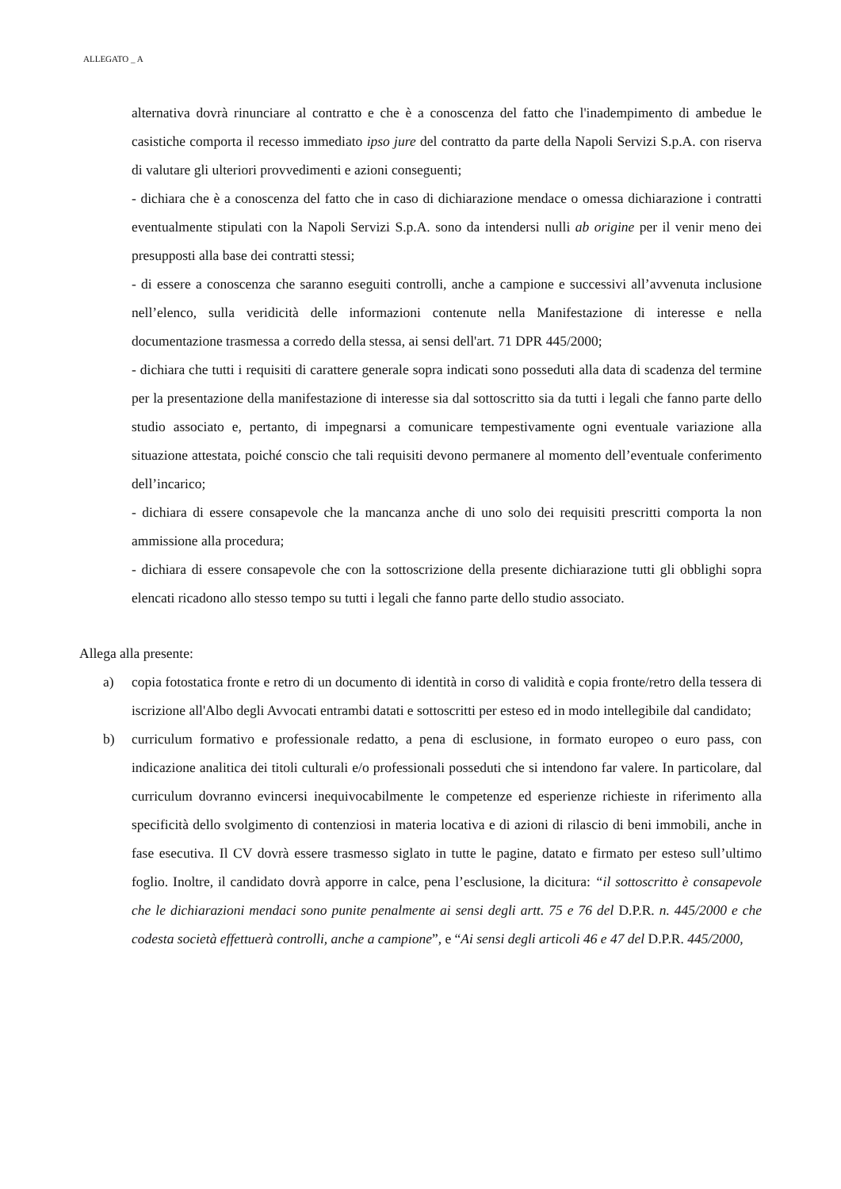ALLEGATO _ A
alternativa dovrà rinunciare al contratto e che è a conoscenza del fatto che l'inadempimento di ambedue le casistiche comporta il recesso immediato ipso jure del contratto da parte della Napoli Servizi S.p.A. con riserva di valutare gli ulteriori provvedimenti e azioni conseguenti;
- dichiara che è a conoscenza del fatto che in caso di dichiarazione mendace o omessa dichiarazione i contratti eventualmente stipulati con la Napoli Servizi S.p.A. sono da intendersi nulli ab origine per il venir meno dei presupposti alla base dei contratti stessi;
- di essere a conoscenza che saranno eseguiti controlli, anche a campione e successivi all’avvenuta inclusione nell’elenco, sulla veridicità delle informazioni contenute nella Manifestazione di interesse e nella documentazione trasmessa a corredo della stessa, ai sensi dell'art. 71 DPR 445/2000;
- dichiara che tutti i requisiti di carattere generale sopra indicati sono posseduti alla data di scadenza del termine per la presentazione della manifestazione di interesse sia dal sottoscritto sia da tutti i legali che fanno parte dello studio associato e, pertanto, di impegnarsi a comunicare tempestivamente ogni eventuale variazione alla situazione attestata, poiché conscio che tali requisiti devono permanere al momento dell’eventuale conferimento dell’incarico;
- dichiara di essere consapevole che la mancanza anche di uno solo dei requisiti prescritti comporta la non ammissione alla procedura;
- dichiara di essere consapevole che con la sottoscrizione della presente dichiarazione tutti gli obblighi sopra elencati ricadono allo stesso tempo su tutti i legali che fanno parte dello studio associato.
Allega alla presente:
a) copia fotostatica fronte e retro di un documento di identità in corso di validità e copia fronte/retro della tessera di iscrizione all'Albo degli Avvocati entrambi datati e sottoscritti per esteso ed in modo intellegibile dal candidato;
b) curriculum formativo e professionale redatto, a pena di esclusione, in formato europeo o euro pass, con indicazione analitica dei titoli culturali e/o professionali posseduti che si intendono far valere. In particolare, dal curriculum dovranno evincersi inequivocabilmente le competenze ed esperienze richieste in riferimento alla specificità dello svolgimento di contenziosi in materia locativa e di azioni di rilascio di beni immobili, anche in fase esecutiva. Il CV dovrà essere trasmesso siglato in tutte le pagine, datato e firmato per esteso sull’ultimo foglio. Inoltre, il candidato dovrà apporre in calce, pena l’esclusione, la dicitura: “il sottoscritto è consapevole che le dichiarazioni mendaci sono punite penalmente ai sensi degli artt. 75 e 76 del D.P.R. n. 445/2000 e che codesta società effettuerà controlli, anche a campione”, e “Ai sensi degli articoli 46 e 47 del D.P.R. 445/2000,